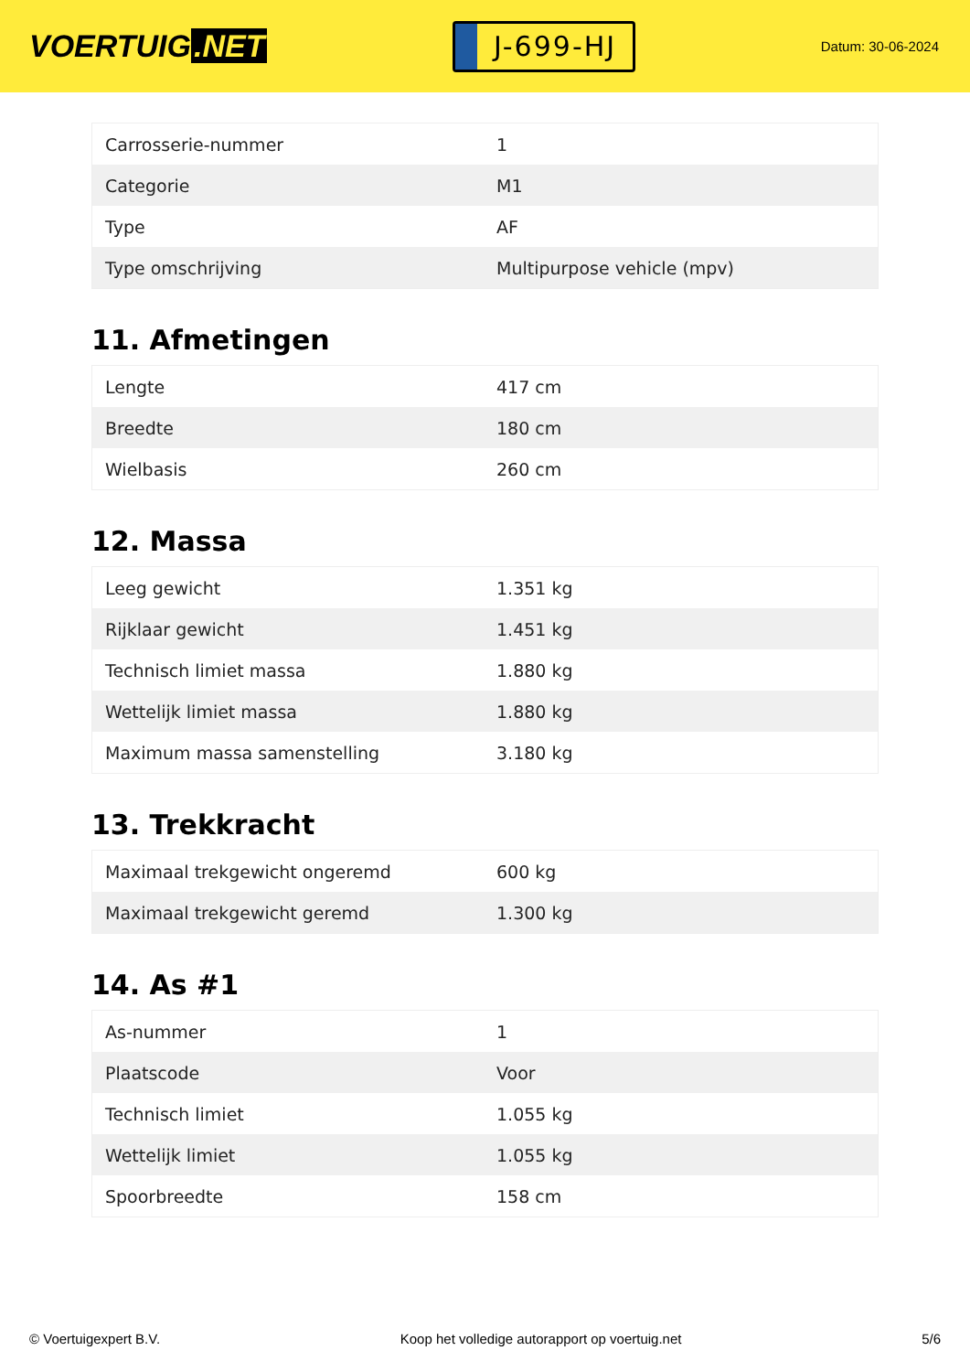VOERTUIG.NET
J-699-HJ
Datum: 30-06-2024
| Carrosserie-nummer | 1 |
| Categorie | M1 |
| Type | AF |
| Type omschrijving | Multipurpose vehicle (mpv) |
11. Afmetingen
| Lengte | 417 cm |
| Breedte | 180 cm |
| Wielbasis | 260 cm |
12. Massa
| Leeg gewicht | 1.351 kg |
| Rijklaar gewicht | 1.451 kg |
| Technisch limiet massa | 1.880 kg |
| Wettelijk limiet massa | 1.880 kg |
| Maximum massa samenstelling | 3.180 kg |
13. Trekkracht
| Maximaal trekgewicht ongeremd | 600 kg |
| Maximaal trekgewicht geremd | 1.300 kg |
14. As #1
| As-nummer | 1 |
| Plaatscode | Voor |
| Technisch limiet | 1.055 kg |
| Wettelijk limiet | 1.055 kg |
| Spoorbreedte | 158 cm |
© Voertuigexpert B.V. Koop het volledige autorapport op voertuig.net 5/6